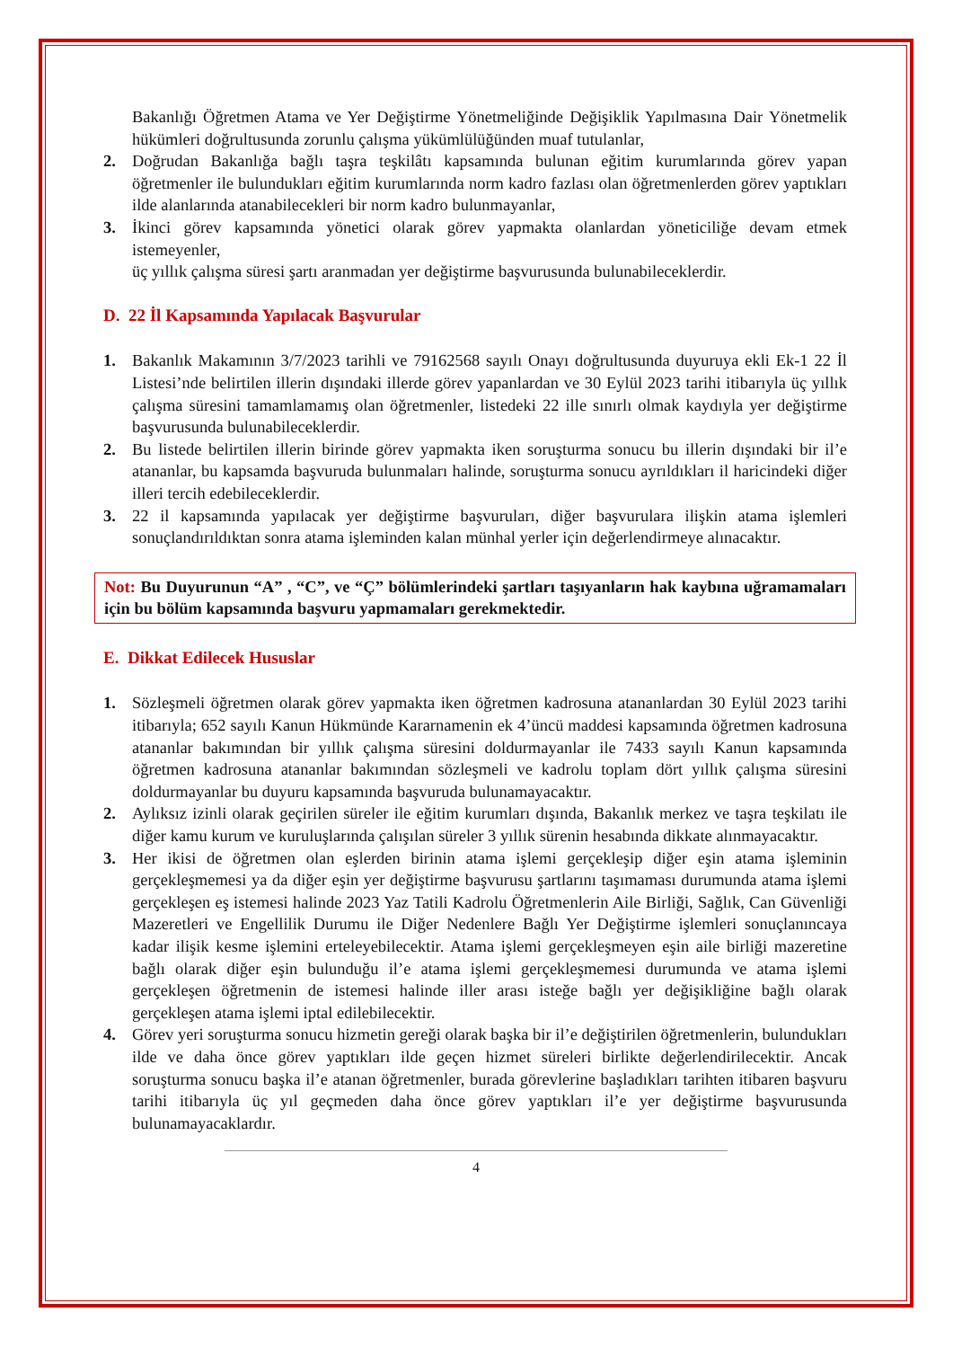Bakanlığı Öğretmen Atama ve Yer Değiştirme Yönetmeliğinde Değişiklik Yapılmasına Dair Yönetmelik hükümleri doğrultusunda zorunlu çalışma yükümlülüğünden muaf tutulanlar,
2. Doğrudan Bakanlığa bağlı taşra teşkilâtı kapsamında bulunan eğitim kurumlarında görev yapan öğretmenler ile bulundukları eğitim kurumlarında norm kadro fazlası olan öğretmenlerden görev yaptıkları ilde alanlarında atanabilecekleri bir norm kadro bulunmayanlar,
3. İkinci görev kapsamında yönetici olarak görev yapmakta olanlardan yöneticiliğe devam etmek istemeyenler,
üç yıllık çalışma süresi şartı aranmadan yer değiştirme başvurusunda bulunabileceklerdir.
D. 22 İl Kapsamında Yapılacak Başvurular
1. Bakanlık Makamının 3/7/2023 tarihli ve 79162568 sayılı Onayı doğrultusunda duyuruya ekli Ek-1 22 İl Listesi’nde belirtilen illerin dışındaki illerde görev yapanlardan ve 30 Eylül 2023 tarihi itibarıyla üç yıllık çalışma süresini tamamlamamış olan öğretmenler, listedeki 22 ille sınırlı olmak kaydıyla yer değiştirme başvurusunda bulunabileceklerdir.
2. Bu listede belirtilen illerin birinde görev yapmakta iken soruşturma sonucu bu illerin dışındaki bir il’e atananlar, bu kapsamda başvuruda bulunmaları halinde, soruşturma sonucu ayrıldıkları il haricindeki diğer illeri tercih edebileceklerdir.
3. 22 il kapsamında yapılacak yer değiştirme başvuruları, diğer başvurulara ilişkin atama işlemleri sonuçlandırıldıktan sonra atama işleminden kalan münhal yerler için değerlendirmeye alınacaktır.
Not: Bu Duyurunun “A” , “C”, ve “Ç” bölümlerindeki şartları taşıyanların hak kaybına uğramamaları için bu bölüm kapsamında başvuru yapmamaları gerekmektedir.
E. Dikkat Edilecek Hususlar
1. Sözleşmeli öğretmen olarak görev yapmakta iken öğretmen kadrosuna atananlardan 30 Eylül 2023 tarihi itibarıyla; 652 sayılı Kanun Hükmünde Kararnamenin ek 4’üncü maddesi kapsamında öğretmen kadrosuna atananlar bakımından bir yıllık çalışma süresini doldurmayanlar ile 7433 sayılı Kanun kapsamında öğretmen kadrosuna atananlar bakımından sözleşmeli ve kadrolu toplam dört yıllık çalışma süresini doldurmayanlar bu duyuru kapsamında başvuruda bulunamayacaktır.
2. Aylıksız izinli olarak geçirilen süreler ile eğitim kurumları dışında, Bakanlık merkez ve taşra teşkilatı ile diğer kamu kurum ve kuruluşlarında çalışılan süreler 3 yıllık sürenin hesabında dikkate alınmayacaktır.
3. Her ikisi de öğretmen olan eşlerden birinin atama işlemi gerçekleşip diğer eşin atama işleminin gerçekleşmemesi ya da diğer eşin yer değiştirme başvurusu şartlarını taşımaması durumunda atama işlemi gerçekleşen eş istemesi halinde 2023 Yaz Tatili Kadrolu Öğretmenlerin Aile Birliği, Sağlık, Can Güvenliği Mazeretleri ve Engellilik Durumu ile Diğer Nedenlere Bağlı Yer Değiştirme işlemleri sonuçlanıncaya kadar ilişik kesme işlemini erteleyebilecektir. Atama işlemi gerçekleşmeyen eşin aile birliği mazeretine bağlı olarak diğer eşin bulunduğu il’e atama işlemi gerçekleşmemesi durumunda ve atama işlemi gerçekleşen öğretmenin de istemesi halinde iller arası isteğe bağlı yer değişikliğine bağlı olarak gerçekleşen atama işlemi iptal edilebilecektir.
4. Görev yeri soruşturma sonucu hizmetin gereği olarak başka bir il’e değiştirilen öğretmenlerin, bulundukları ilde ve daha önce görev yaptıkları ilde geçen hizmet süreleri birlikte değerlendirilecektir. Ancak soruşturma sonucu başka il’e atanan öğretmenler, burada görevlerine başladıkları tarihten itibaren başvuru tarihi itibarıyla üç yıl geçmeden daha önce görev yaptıkları il’e yer değiştirme başvurusunda bulunamayacaklardır.
4